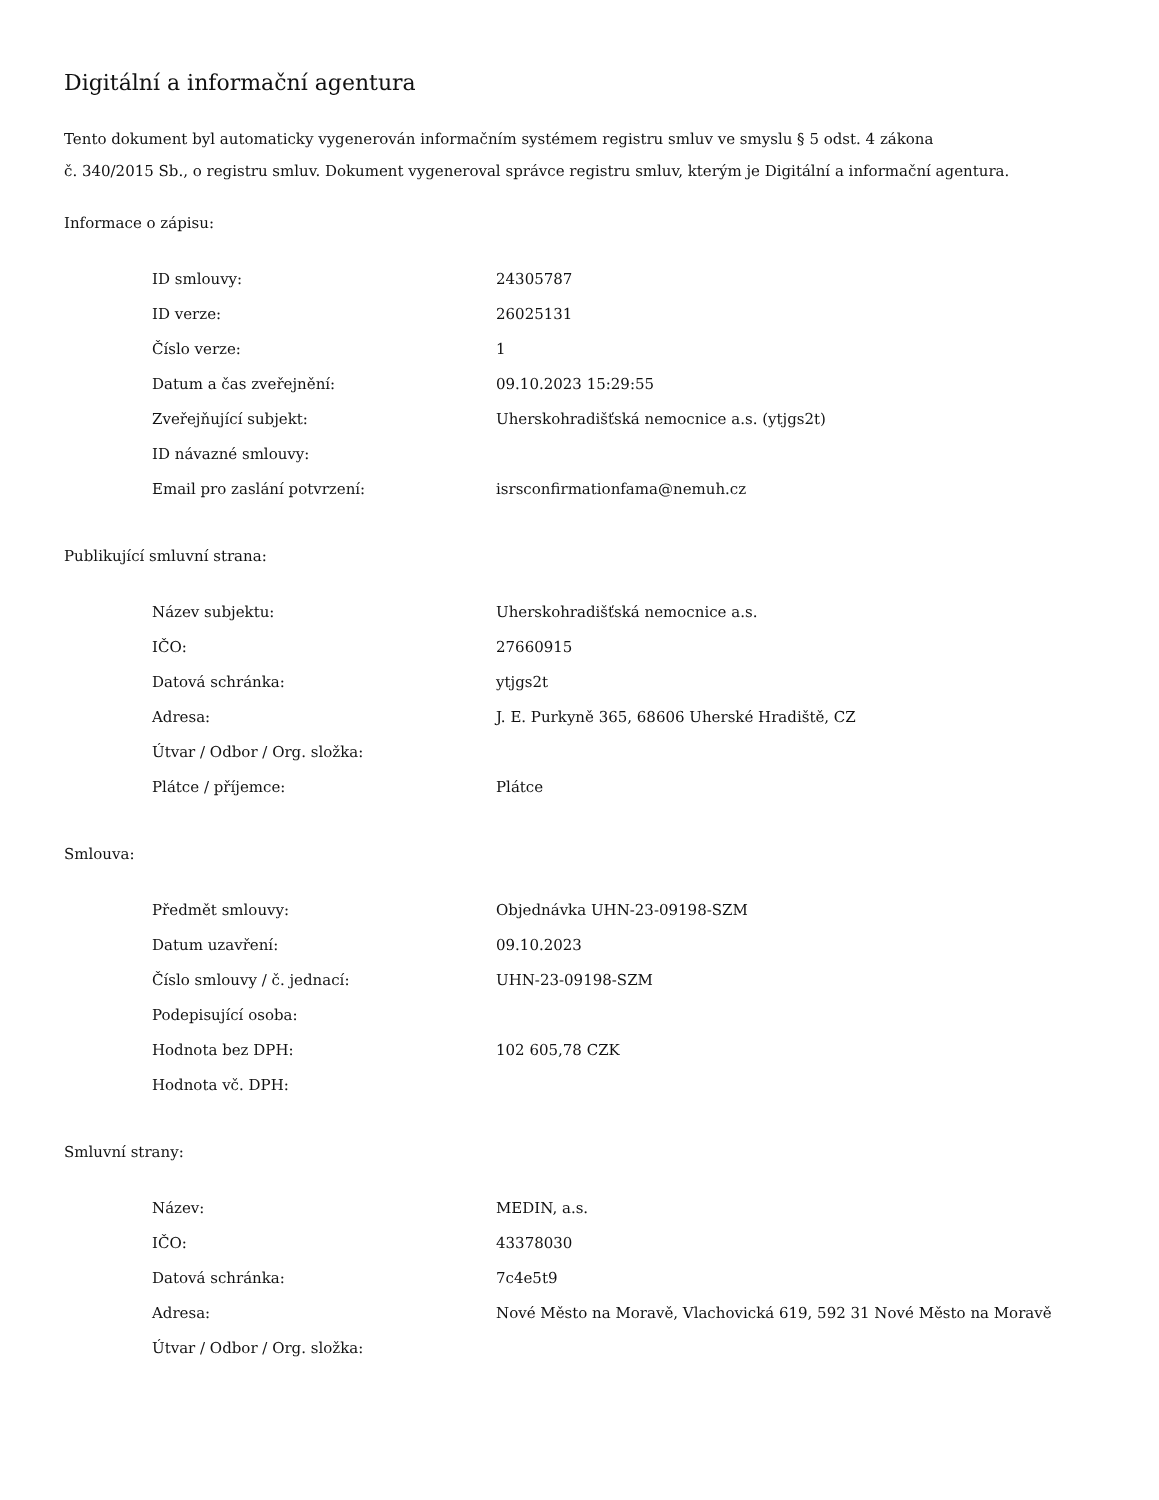Digitální a informační agentura
Tento dokument byl automaticky vygenerován informačním systémem registru smluv ve smyslu § 5 odst. 4 zákona
č. 340/2015 Sb., o registru smluv. Dokument vygeneroval správce registru smluv, kterým je Digitální a informační agentura.
Informace o zápisu:
| ID smlouvy: | 24305787 |
| ID verze: | 26025131 |
| Číslo verze: | 1 |
| Datum a čas zveřejnění: | 09.10.2023 15:29:55 |
| Zveřejňující subjekt: | Uherskohradišťská nemocnice a.s. (ytjgs2t) |
| ID návazné smlouvy: | |
| Email pro zaslání potvrzení: | isrsconfirmationfama@nemuh.cz |
Publikující smluvní strana:
| Název subjektu: | Uherskohradišťská nemocnice a.s. |
| IČO: | 27660915 |
| Datová schránka: | ytjgs2t |
| Adresa: | J. E. Purkyně 365, 68606 Uherské Hradiště, CZ |
| Útvar / Odbor / Org. složka: | |
| Plátce / příjemce: | Plátce |
Smlouva:
| Předmět smlouvy: | Objednávka UHN-23-09198-SZM |
| Datum uzavření: | 09.10.2023 |
| Číslo smlouvy / č. jednací: | UHN-23-09198-SZM |
| Podepisující osoba: | |
| Hodnota bez DPH: | 102 605,78 CZK |
| Hodnota vč. DPH: | |
Smluvní strany:
| Název: | MEDIN, a.s. |
| IČO: | 43378030 |
| Datová schránka: | 7c4e5t9 |
| Adresa: | Nové Město na Moravě, Vlachovická 619, 592 31 Nové Město na Moravě |
| Útvar / Odbor / Org. složka: | |